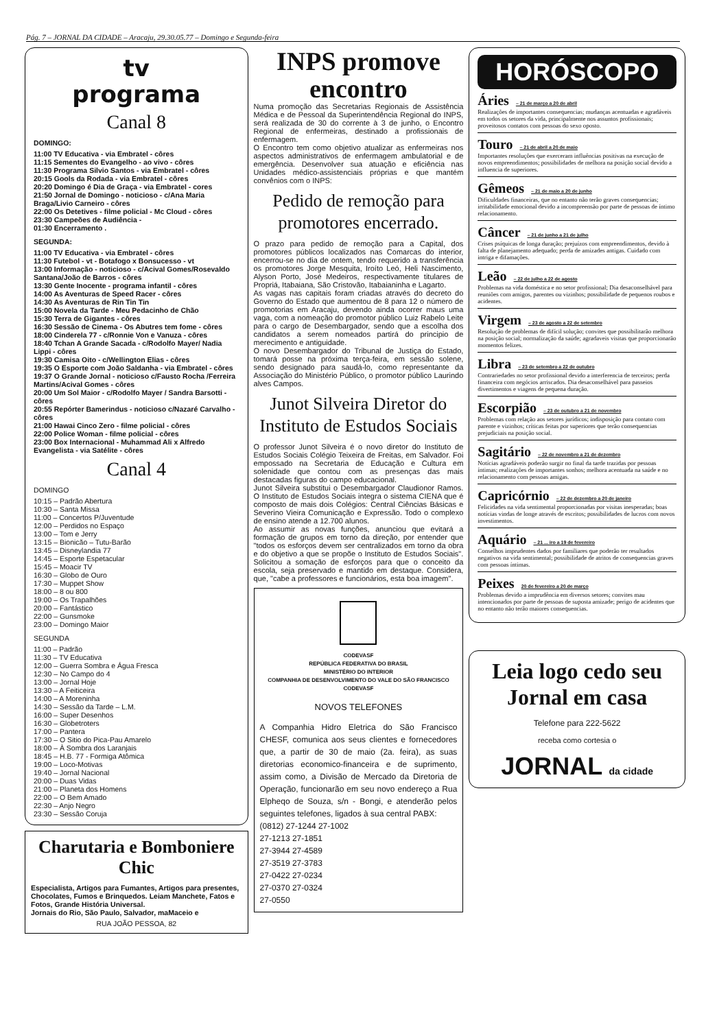Pág. 7 – JORNAL DA CIDADE – Aracaju, 29.30.05.77 – Domingo e Segunda-feira
tv
programa
Canal 8
DOMINGO:
11:00 TV Educativa - via Embratel - côres
11:15 Sementes do Evangelho - ao vivo - côres
11:30 Programa Silvio Santos - via Embratel - côres
20:15 Gools da Rodada - via Embratel - côres
20:20 Domingo é Dia de Graça - via Embratel - cores
21:50 Jornal de Domingo - noticioso - c/Ana Maria Braga/Livio Carneiro - côres
22:00 Os Detetives - filme policial - Mc Cloud - côres
23:30 Campeões de Audiência -
01:30 Encerramento .
SEGUNDA:
11:00 TV Educativa - via Embratel - côres
11:30 Futebol - vt - Botafogo x Bonsucesso - vt
13:00 Informação - noticioso - c/Acival Gomes/Rosevaldo Santana/João de Barros - côres
13:30 Gente Inocente - programa infantil - côres
14:00 As Aventuras de Speed Racer - côres
14:30 As Aventuras de Rin Tin Tin
15:00 Novela da Tarde - Meu Pedacinho de Chão
15:30 Terra de Gigantes - côres
16:30 Sessão de Cinema - Os Abutres tem fome - côres
18:00 Cinderela 77 - c/Ronnie Von e Vanuza - côres
18:40 Tchan A Grande Sacada - c/Rodolfo Mayer/ Nadia Lippi - côres
19:30 Camisa Oito - c/Wellington Elias - côres
19:35 O Esporte com João Saldanha - via Embratel - côres
19:37 O Grande Jornal - noticioso c/Fausto Rocha /Ferreira Martins/Acival Gomes - côres
20:00 Um Sol Maior - c/Rodolfo Mayer / Sandra Barsotti - côres
20:55 Repórter Bamerindus - noticioso c/Nazaré Carvalho - côres
21:00 Hawai Cinco Zero - filme policial - côres
22:00 Police Woman - filme policial - côres
23:00 Box Internacional - Muhammad Ali x Alfredo Evangelista - via Satélite - côres
Canal 4
DOMINGO
10:15 – Padrão Abertura
10:30 – Santa Missa
11:00 – Concertos P/Juventude
12:00 – Perdidos no Espaço
13:00 – Tom e Jerry
13:15 – Bionicão – Tutu-Barão
13:45 – Disneylandia 77
14:45 – Esporte Espetacular
15:45 – Moacir TV
16:30 – Globo de Ouro
17:30 – Muppet Show
18:00 – 8 ou 800
19:00 – Os Trapalhões
20:00 – Fantástico
22:00 – Gunsmoke
23:00 – Domingo Maior
SEGUNDA
11:00 – Padrão
11:30 – TV Educativa
12:00 – Guerra Sombra e Água Fresca
12:30 – No Campo do 4
13:00 – Jornal Hoje
13:30 – A Feiticeira
14:00 – A Moreninha
14:30 – Sessão da Tarde – L.M.
16:00 – Super Desenhos
16:30 – Globetroters
17:00 – Pantera
17:30 – O Sitio do Pica-Pau Amarelo
18:00 – À Sombra dos Laranjais
18:45 – H.B. 77 - Formiga Atômica
19:00 – Loco-Motivas
19:40 – Jornal Nacional
20:00 – Duas Vidas
21:00 – Planeta dos Homens
22:00 – O Bem Amado
22:30 – Anjo Negro
23:30 – Sessão Coruja
Charutaria e Bomboniere Chic
Especialista, Artigos para Fumantes, Artigos para presentes, Chocolates, Fumos e Brinquedos. Leiam Manchete, Fatos e Fotos, Grande História Universal.
Jornais do Rio, São Paulo, Salvador, maMaceio e
RUA JOÃO PESSOA, 82
INPS promove
encontro
Numa promoção das Secretarias Regionais de Assistência Médica e de Pessoal da Superintendência Regional do INPS, será realizada de 30 do corrente à 3 de junho, o Encontro Regional de enfermeiras, destinado a profissionais de enfermagem.
O Encontro tem como objetivo atualizar as enfermeiras nos aspectos administrativos de enfermagem ambulatorial e de emergência. Desenvolver sua atuação e eficiência nas Unidades médico-assistenciais próprias e que mantém convênios com o INPS:
Pedido de remoção para promotores encerrado.
O prazo para pedido de remoção para a Capital, dos promotores públicos localizados nas Comarcas do interior, encerrou-se no dia de ontem, tendo requerido a transferência os promotores Jorge Mesquita, Iroíto Leó, Heli Nascimento, Alyson Porto, José Medeiros, respectivamente titulares de Propriá, Itabaiana, São Cristovão, Itabaianinha e Lagarto.
As vagas nas capitais foram criadas através do decreto do Governo do Estado que aumentou de 8 para 12 o número de promotorias em Aracaju, devendo ainda ocorrer maus uma vaga, com a nomeação do promotor público Luiz Rabelo Leite para o cargo de Desembargador, sendo que a escolha dos candidatos a serem nomeados partirá do principio de merecimento e antiguidade.
O novo Desembargador do Tribunal de Justiça do Estado, tomará posse na próxima terça-feira, em sessão solene, sendo designado para saudá-lo, como representante da Associação do Ministério Público, o promotor público Laurindo alves Campos.
Junot Silveira Diretor do Instituto de Estudos Sociais
O professor Junot Silveira é o novo diretor do Instituto de Estudos Sociais Colégio Teixeira de Freitas, em Salvador. Foi empossado na Secretaria de Educação e Cultura em solenidade que contou com as presenças das mais destacadas figuras do campo educacional.
Junot Silveira substitui o Desembargador Claudionor Ramos. O Instituto de Estudos Sociais integra o sistema CIENA que é composto de mais dois Colégios: Central Ciências Básicas e Severino Vieira Comunicação e Expressão. Todo o complexo de ensino atende a 12.700 alunos.
Ao assumir as novas funções, anunciou que evitará a formação de grupos em torno da direção, por entender que "todos os esforços devem ser centralizados em torno da obra e do objetivo a que se propõe o Instituto de Estudos Sociais". Solicitou a somação de esforços para que o conceito da escola, seja preservado e mantido em destaque. Considera, que, "cabe a professores e funcionários, esta boa imagem".
CODEVASF
REPÚBLICA FEDERATIVA DO BRASIL
MINISTÉRIO DO INTERIOR
COMPANHIA DE DESENVOLVIMENTO DO VALE DO SÃO FRANCISCO
CODEVASF
NOVOS TELEFONES
A Companhia Hidro Eletrica do São Francisco CHESF, comunica aos seus clientes e fornecedores que, a partir de 30 de maio (2a. feira), as suas diretorias economico-financeira e de suprimento, assim como, a Divisão de Mercado da Diretoria de Operação, funcionarão em seu novo endereço a Rua Elpheqo de Souza, s/n - Bongi, e atenderão pelos seguintes telefones, ligados à sua central PABX:
(0812) 27-1244 27-1002
27-1213 27-1851
27-3944 27-4589
27-3519 27-3783
27-0422 27-0234
27-0370 27-0324
27-0550
HORÓSCOPO
Áries – 21 de março a 20 de abril
Realizações de importantes consequencias; mudanças acentuadas e agradáveis em todos os setores da vida, principalmente nos assuntos profissionais; proveitosos contatos com pessoas do sexo oposto.
Touro – 21 de abril a 20 de maio
Importantes resoluções que exerceram influências positivas na execução de novos empreendimentos; possibilidades de melhora na posição social devido a influencia de superiores.
Gêmeos – 21 de maio a 20 de junho
Dificuldades financeiras, que no entanto não terão graves consequencias; irritabilidade emocional devido a incompreensão por parte de pessoas de íntimo relacionamento.
Câncer – 21 de junho a 21 de julho
Crises psíquicas de longa duração; prejuízos com empreendimentos, devido à falta de planejamento adequado; perda de amizades antigas. Cuidado com intriga e difamações.
Leão – 22 de julho a 22 de agosto
Problemas na vida doméstica e no setor profissional; Dia desaconselhável para reuniões com amigos, parentes ou vizinhos; possibilidade de pequenos roubos e acidentes.
Virgem – 23 de agosto a 22 de setembro
Resolução de problemas de difícil solução; convites que possibilitarão melhora na posição social; normalização da saúde; agradaveis visitas que proporcionarão momentos felizes.
Libra – 23 de setembro a 22 de outubro
Contrariedades no setor profissional devido a interferencia de terceiros; perda financeira com negócios arriscados. Dia desaconselhável para passeios divertimentos e viagens de pequena duração.
Escorpião – 23 de outubro a 21 de novembro
Problemas com relação aos setores jurídicos; indisposição para contato com parente e vizinhos; críticas feitas por superiores que terão consequencias prejudiciais na posição social.
Sagitário – 22 de novembro a 21 de dezembro
Notícias agradáveis poderão surgir no final da tarde trazidas por pessoas íntimas; realizações de importantes sonhos; melhora acentuada na saúde e no relacionamento com pessoas amigas.
Capricórnio – 22 de dezembro a 20 de janeiro
Felicidades na vida sentimental proporcionadas por visitas inesperadas; boas notícias vindas de longe através de escritos; possibilidades de lucros com novos investimentos.
Aquário – 21 ... iro a 19 de fevereiro
Conselhos imprudentes dados por familiares que poderão ter resultados negativos na vida sentimental; possibilidade de atritos de consequencias graves com pessoas íntimas.
Peixes 20 de fevereiro a 20 de março
Problemas devido a imprudência em diversos setores; convites mau intencionados por parte de pessoas de suposta amizade; perigo de acidentes que no entanto não terão maiores consequencias.
Leia logo cedo seu Jornal em casa
Telefone para 222-5622
receba como cortesia o
JORNAL da cidade